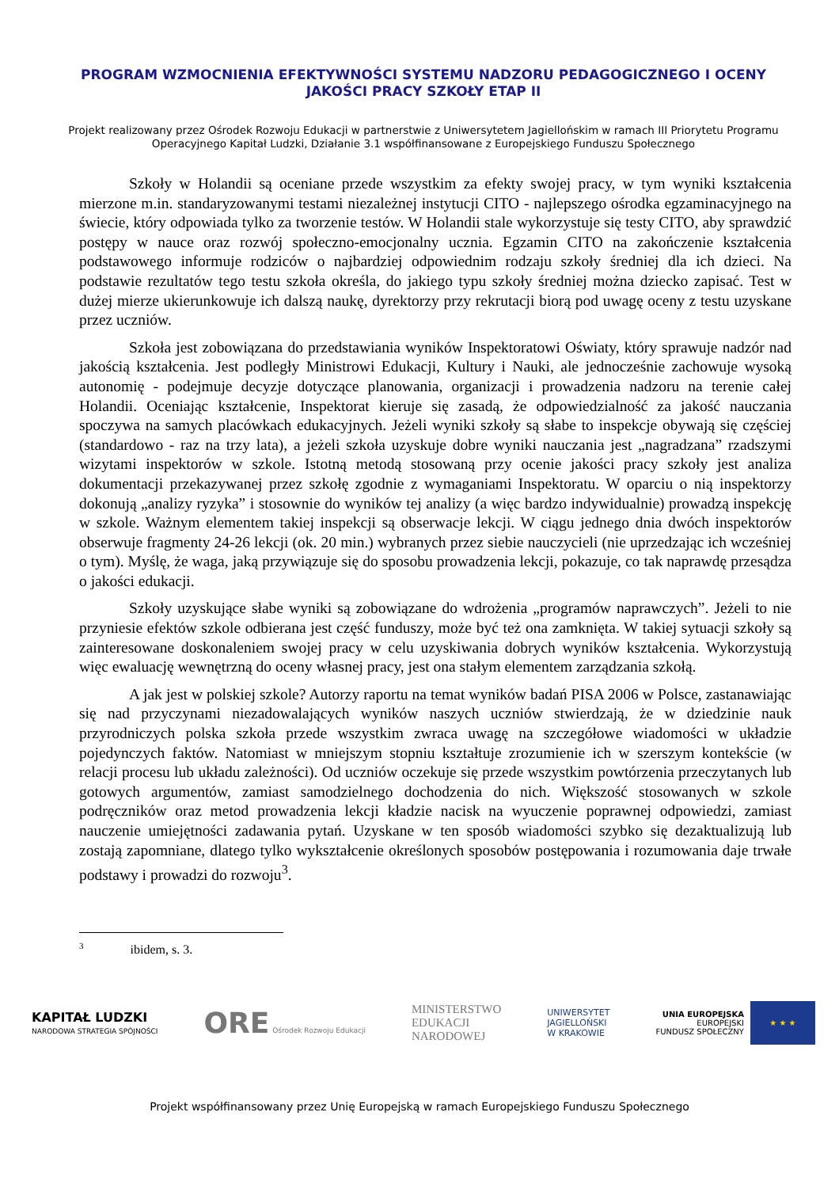PROGRAM WZMOCNIENIA EFEKTYWNOŚCI SYSTEMU NADZORU PEDAGOGICZNEGO I OCENY JAKOŚCI PRACY SZKOŁY ETAP II
Projekt realizowany przez Ośrodek Rozwoju Edukacji w partnerstwie z Uniwersytetem Jagiellońskim w ramach III Priorytetu Programu Operacyjnego Kapitał Ludzki, Działanie 3.1 współfinansowane z Europejskiego Funduszu Społecznego
Szkoły w Holandii są oceniane przede wszystkim za efekty swojej pracy, w tym wyniki kształcenia mierzone m.in. standaryzowanymi testami niezależnej instytucji CITO - najlepszego ośrodka egzaminacyjnego na świecie, który odpowiada tylko za tworzenie testów. W Holandii stale wykorzystuje się testy CITO, aby sprawdzić postępy w nauce oraz rozwój społeczno-emocjonalny ucznia. Egzamin CITO na zakończenie kształcenia podstawowego informuje rodziców o najbardziej odpowiednim rodzaju szkoły średniej dla ich dzieci. Na podstawie rezultatów tego testu szkoła określa, do jakiego typu szkoły średniej można dziecko zapisać. Test w dużej mierze ukierunkowuje ich dalszą naukę, dyrektorzy przy rekrutacji biorą pod uwagę oceny z testu uzyskane przez uczniów.
Szkoła jest zobowiązana do przedstawiania wyników Inspektoratowi Oświaty, który sprawuje nadzór nad jakością kształcenia. Jest podległy Ministrowi Edukacji, Kultury i Nauki, ale jednocześnie zachowuje wysoką autonomię - podejmuje decyzje dotyczące planowania, organizacji i prowadzenia nadzoru na terenie całej Holandii. Oceniając kształcenie, Inspektorat kieruje się zasadą, że odpowiedzialność za jakość nauczania spoczywa na samych placówkach edukacyjnych. Jeżeli wyniki szkoły są słabe to inspekcje obywają się częściej (standardowo - raz na trzy lata), a jeżeli szkoła uzyskuje dobre wyniki nauczania jest „nagradzana” rzadszymi wizytami inspektorów w szkole. Istotną metodą stosowaną przy ocenie jakości pracy szkoły jest analiza dokumentacji przekazywanej przez szkołę zgodnie z wymaganiami Inspektoratu. W oparciu o nią inspektorzy dokonują „analizy ryzyka” i stosownie do wyników tej analizy (a więc bardzo indywidualnie) prowadzą inspekcję w szkole. Ważnym elementem takiej inspekcji są obserwacje lekcji. W ciągu jednego dnia dwóch inspektorów obserwuje fragmenty 24-26 lekcji (ok. 20 min.) wybranych przez siebie nauczycieli (nie uprzedzając ich wcześniej o tym). Myślę, że waga, jaką przywiązuje się do sposobu prowadzenia lekcji, pokazuje, co tak naprawdę przesądza o jakości edukacji.
Szkoły uzyskujące słabe wyniki są zobowiązane do wdrożenia „programów naprawczych”. Jeżeli to nie przyniesie efektów szkole odbierana jest część funduszy, może być też ona zamknięta. W takiej sytuacji szkoły są zainteresowane doskonaleniem swojej pracy w celu uzyskiwania dobrych wyników kształcenia. Wykorzystują więc ewaluację wewnętrzną do oceny własnej pracy, jest ona stałym elementem zarządzania szkołą.
A jak jest w polskiej szkole? Autorzy raportu na temat wyników badań PISA 2006 w Polsce, zastanawiając się nad przyczynami niezadowalających wyników naszych uczniów stwierdzają, że w dziedzinie nauk przyrodniczych polska szkoła przede wszystkim zwraca uwagę na szczegółowe wiadomości w układzie pojedynczych faktów. Natomiast w mniejszym stopniu kształtuje zrozumienie ich w szerszym kontekście (w relacji procesu lub układu zależności). Od uczniów oczekuje się przede wszystkim powtórzenia przeczytanych lub gotowych argumentów, zamiast samodzielnego dochodzenia do nich. Większość stosowanych w szkole podręczników oraz metod prowadzenia lekcji kładzie nacisk na wyuczenie poprawnej odpowiedzi, zamiast nauczenie umiejętności zadawania pytań. Uzyskane w ten sposób wiadomości szybko się dezaktualizują lub zostają zapomniane, dlatego tylko wykształcenie określonych sposobów postępowania i rozumowania daje trwałe podstawy i prowadzi do rozwoju<sup>3</sup>.
<sup>3</sup> ibidem, s. 3.
KAPITAŁ LUDZKI
NARODOWA STRATEGIA SPÓJNOŚCI
ORE Ośrodek Rozwoju Edukacji
MINISTERSTWO
EDUKACJI
NARODOWEJ
UNIWERSYTET
JAGIELLOŃSKI
W KRAKOWIE
UNIA EUROPEJSKA
EUROPEJSKI
FUNDUSZ SPOŁECZNY
★ ★ ★
Projekt współfinansowany przez Unię Europejską w ramach Europejskiego Funduszu Społecznego